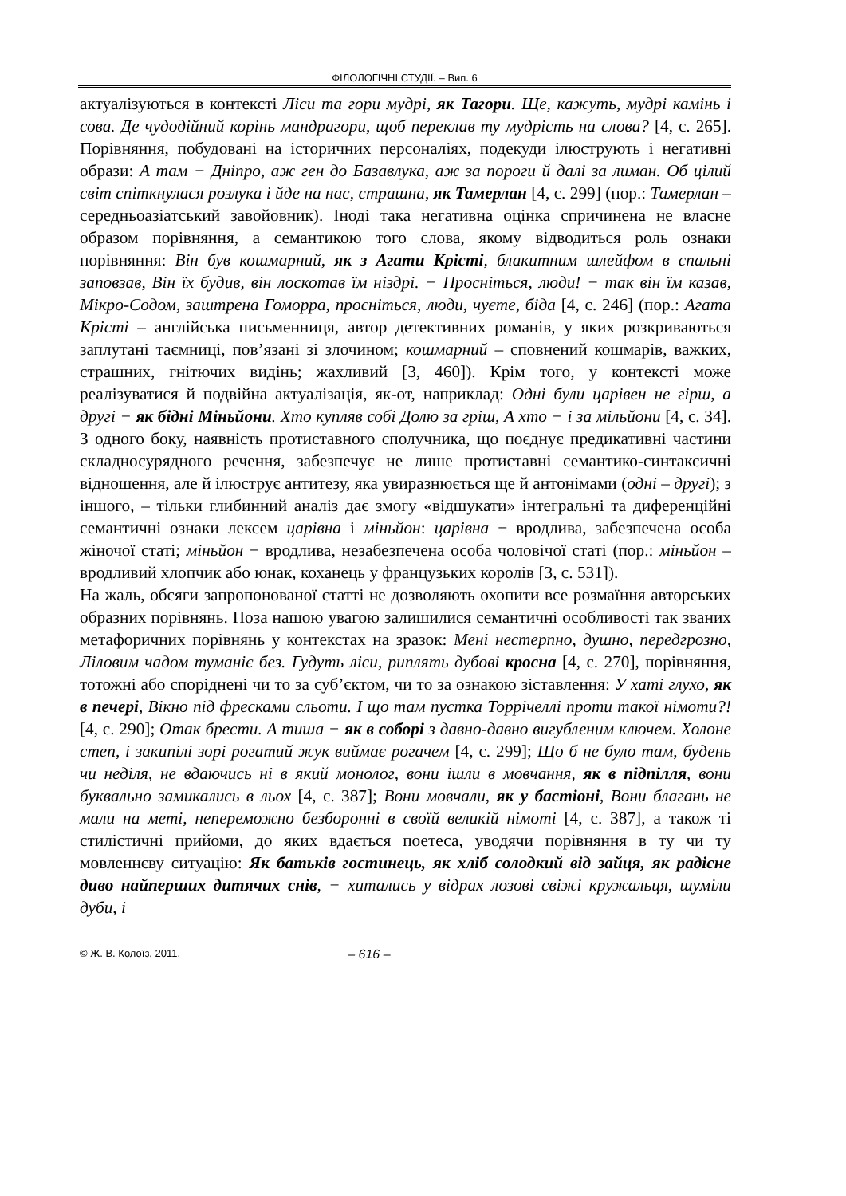ФІЛОЛОГІЧНІ СТУДІЇ. – Вип. 6
актуалізуються в контексті Ліси та гори мудрі, як Тагори. Ще, кажуть, мудрі камінь і сова. Де чудодійний корінь мандрагори, щоб переклав ту мудрість на слова? [4, с. 265]. Порівняння, побудовані на історичних персоналіях, подекуди ілюструють і негативні образи: А там − Дніпро, аж ген до Базавлука, аж за пороги й далі за лиман. Об цілий світ спіткнулася розлука і йде на нас, страшна, як Тамерлан [4, с. 299] (пор.: Тамерлан – середньоазіатський завойовник). Іноді така негативна оцінка спричинена не власне образом порівняння, а семантикою того слова, якому відводиться роль ознаки порівняння: Він був кошмарний, як з Агати Крісті, блакитним шлейфом в спальні заповзав, Він їх будив, він лоскотав їм ніздрі. − Просніться, люди! − так він їм казав, Мікро-Содом, заштрена Гоморра, просніться, люди, чуєте, біда [4, с. 246] (пор.: Агата Крісті – англійська письменниця, автор детективних романів, у яких розкриваються заплутані таємниці, пов’язані зі злочином; кошмарний – сповнений кошмарів, важких, страшних, гнітючих видінь; жахливий [3, 460]). Крім того, у контексті може реалізуватися й подвійна актуалізація, як-от, наприклад: Одні були царівен не гірш, а другі − як бідні Міньйони. Хто купляв собі Долю за гріш, А хто − і за мільйони [4, с. 34]. З одного боку, наявність протиставного сполучника, що поєднує предикативні частини складносурядного речення, забезпечує не лише протиставні семантико-синтаксичні відношення, але й ілюструє антитезу, яка увиразнюється ще й антонімами (одні – другі); з іншого, – тільки глибинний аналіз дає змогу «відшукати» інтегральні та диференційні семантичні ознаки лексем царівна і міньйон: царівна − вродлива, забезпечена особа жіночої статі; міньйон − вродлива, незабезпечена особа чоловічої статі (пор.: міньйон – вродливий хлопчик або юнак, коханець у французьких королів [3, с. 531]).
На жаль, обсяги запропонованої статті не дозволяють охопити все розмаїння авторських образних порівнянь. Поза нашою увагою залишилися семантичні особливості так званих метафоричних порівнянь у контекстах на зразок: Мені нестерпно, душно, передгрозно, Ліловим чадом туманіє без. Гудуть ліси, риплять дубові кросна [4, с. 270], порівняння, тотожні або споріднені чи то за суб’єктом, чи то за ознакою зіставлення: У хаті глухо, як в печері, Вікно під фресками сльоти. І що там пустка Торрічеллі проти такої німоти?! [4, с. 290]; Отак брести. А тиша − як в соборі з давно-давно вигубленим ключем. Холоне степ, і закипілі зорі рогатий жук виймає рогачем [4, с. 299]; Що б не було там, будень чи неділя, не вдаючись ні в який монолог, вони ішли в мовчання, як в підпілля, вони буквально замикались в льох [4, с. 387]; Вони мовчали, як у бастіоні, Вони благань не мали на меті, непереможно безборонні в своїй великій німоті [4, с. 387], а також ті стилістичні прийоми, до яких вдається поетеса, уводячи порівняння в ту чи ту мовленнєву ситуацію: Як батьків гостинець, як хліб солодкий від зайця, як радісне диво найперших дитячих снів, − хитались у відрах лозові свіжі кружальця, шуміли дуби, і
© Ж. В. Колоїз, 2011. – 616 –